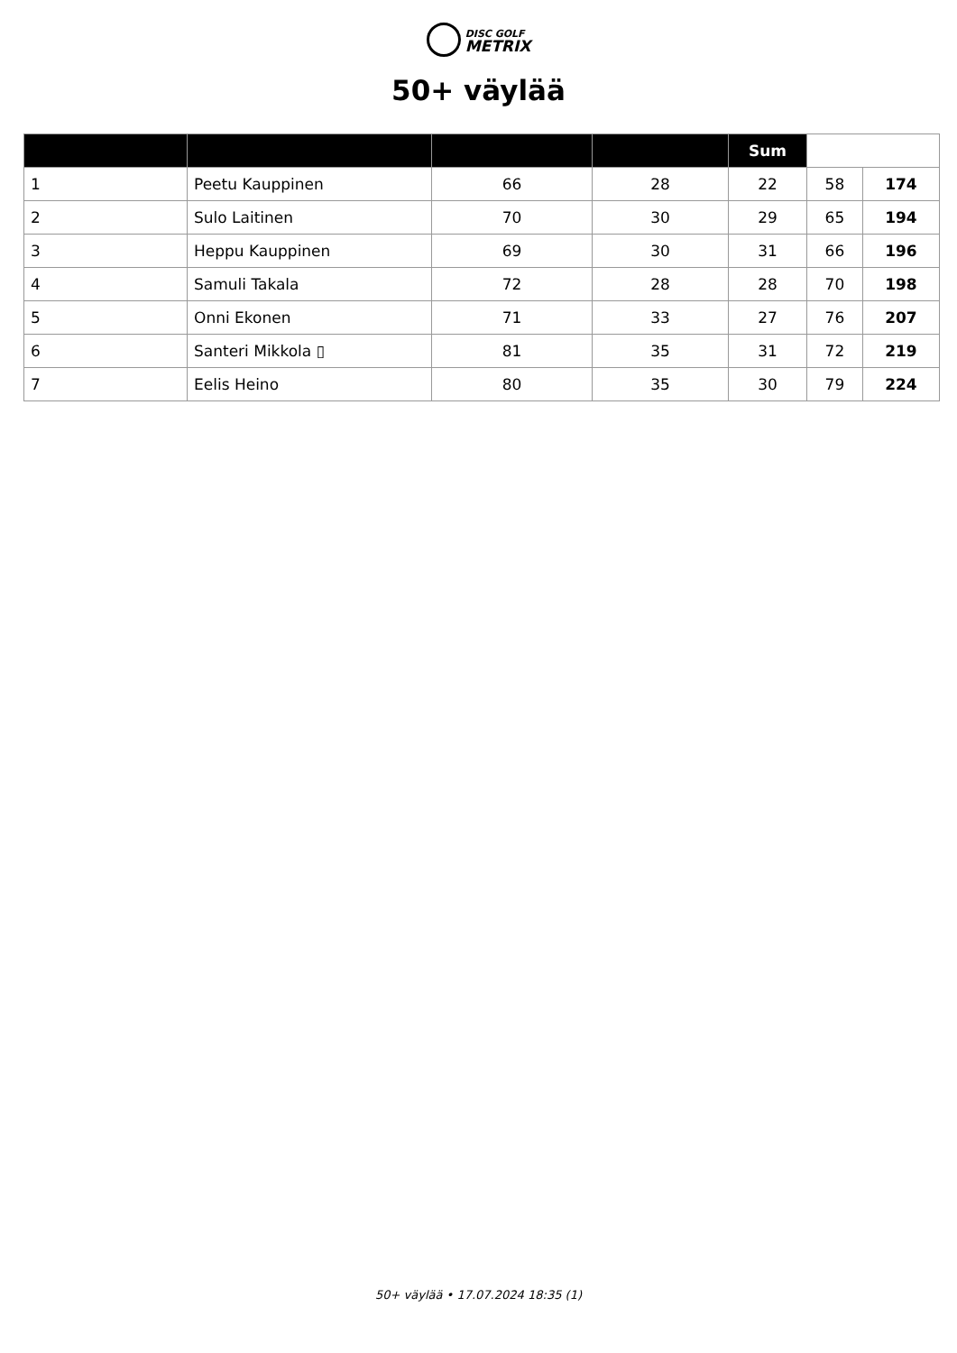DISC GOLF
METRIX
50+ väylää
| | | | | Sum | | |
| --- | --- | --- | --- | --- | --- | --- |
| 1 | Peetu Kauppinen | 66 | 28 | 22 | 58 | 174 |
| 2 | Sulo Laitinen | 70 | 30 | 29 | 65 | 194 |
| 3 | Heppu Kauppinen | 69 | 30 | 31 | 66 | 196 |
| 4 | Samuli Takala | 72 | 28 | 28 | 70 | 198 |
| 5 | Onni Ekonen | 71 | 33 | 27 | 76 | 207 |
| 6 | Santeri Mikkola ▯ | 81 | 35 | 31 | 72 | 219 |
| 7 | Eelis Heino | 80 | 35 | 30 | 79 | 224 |
50+ väylää • 17.07.2024 18:35 (1)